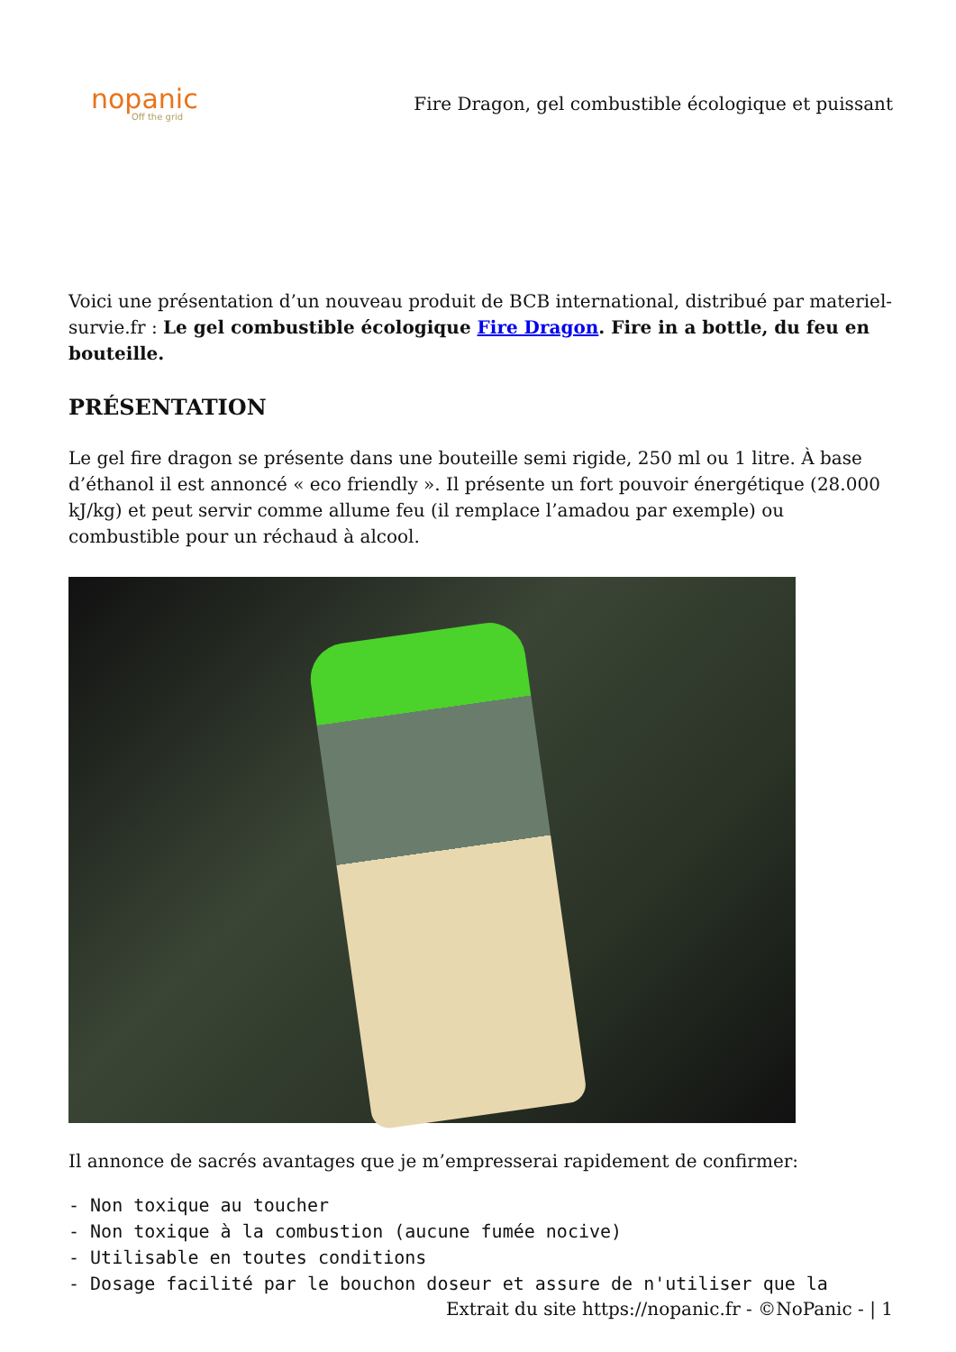nopanic
Off the grid
Fire Dragon, gel combustible écologique et puissant
Voici une présentation d’un nouveau produit de BCB international, distribué par materiel-survie.fr : Le gel combustible écologique Fire Dragon. Fire in a bottle, du feu en bouteille.
PRÉSENTATION
Le gel fire dragon se présente dans une bouteille semi rigide, 250 ml ou 1 litre. À base d’éthanol il est annoncé « eco friendly ». Il présente un fort pouvoir énergétique (28.000 kJ/kg) et peut servir comme allume feu (il remplace l’amadou par exemple) ou combustible pour un réchaud à alcool.
Il annonce de sacrés avantages que je m’empresserai rapidement de confirmer:
- Non toxique au toucher
- Non toxique à la combustion (aucune fumée nocive)
- Utilisable en toutes conditions
- Dosage facilité par le bouchon doseur et assure de n'utiliser que la
Extrait du site https://nopanic.fr - ©NoPanic - | 1